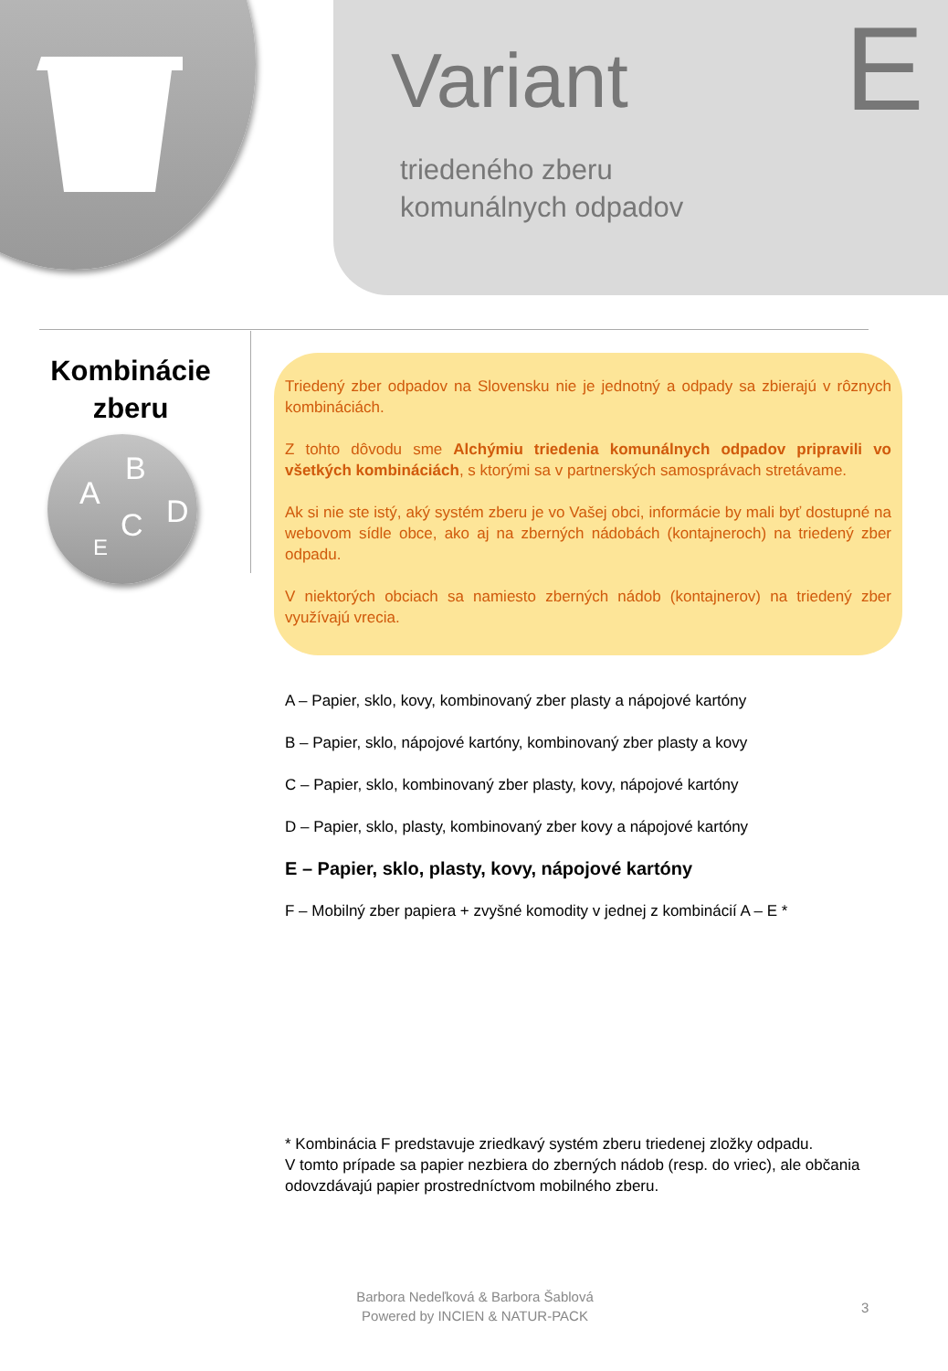Variant E
triedeného zberu
komunálnych odpadov
Kombinácie zberu
A
B
C D
E
Triedený zber odpadov na Slovensku nie je jednotný a odpady sa zbierajú v rôznych kombináciách.
Z tohto dôvodu sme Alchýmiu triedenia komunálnych odpadov pripravili vo všetkých kombináciách, s ktorými sa v partnerských samosprávach stretávame.
Ak si nie ste istý, aký systém zberu je vo Vašej obci, informácie by mali byť dostupné na webovom sídle obce, ako aj na zberných nádobách (kontajneroch) na triedený zber odpadu.
V niektorých obciach sa namiesto zberných nádob (kontajnerov) na triedený zber využívajú vrecia.
A – Papier, sklo, kovy, kombinovaný zber plasty a nápojové kartóny
B – Papier, sklo, nápojové kartóny, kombinovaný zber plasty a kovy
C – Papier, sklo, kombinovaný zber plasty, kovy, nápojové kartóny
D – Papier, sklo, plasty, kombinovaný zber kovy a nápojové kartóny
E – Papier, sklo, plasty, kovy, nápojové kartóny
F – Mobilný zber papiera + zvyšné komodity v jednej z kombinácií A – E *
* Kombinácia F predstavuje zriedkavý systém zberu triedenej zložky odpadu.
V tomto prípade sa papier nezbiera do zberných nádob (resp. do vriec), ale občania odovzdávajú papier prostredníctvom mobilného zberu.
Barbora Nedeľková & Barbora Šablová
Powered by INCIEN & NATUR-PACK
3